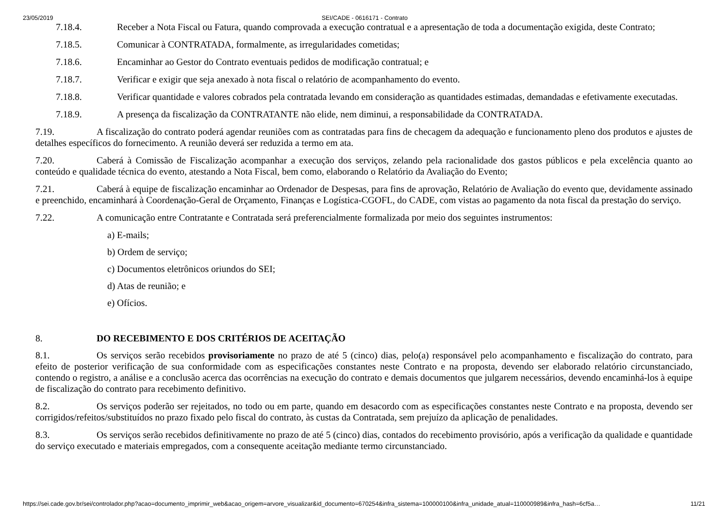23/05/2019 SEI/CADE - 0616171 - Contrato
7.18.4. Receber a Nota Fiscal ou Fatura, quando comprovada a execução contratual e a apresentação de toda a documentação exigida, deste Contrato;
7.18.5. Comunicar à CONTRATADA, formalmente, as irregularidades cometidas;
7.18.6. Encaminhar ao Gestor do Contrato eventuais pedidos de modificação contratual; e
7.18.7. Verificar e exigir que seja anexado à nota fiscal o relatório de acompanhamento do evento.
7.18.8. Verificar quantidade e valores cobrados pela contratada levando em consideração as quantidades estimadas, demandadas e efetivamente executadas.
7.18.9. A presença da fiscalização da CONTRATANTE não elide, nem diminui, a responsabilidade da CONTRATADA.
7.19. A fiscalização do contrato poderá agendar reuniões com as contratadas para fins de checagem da adequação e funcionamento pleno dos produtos e ajustes de detalhes específicos do fornecimento. A reunião deverá ser reduzida a termo em ata.
7.20. Caberá à Comissão de Fiscalização acompanhar a execução dos serviços, zelando pela racionalidade dos gastos públicos e pela excelência quanto ao conteúdo e qualidade técnica do evento, atestando a Nota Fiscal, bem como, elaborando o Relatório da Avaliação do Evento;
7.21. Caberá à equipe de fiscalização encaminhar ao Ordenador de Despesas, para fins de aprovação, Relatório de Avaliação do evento que, devidamente assinado e preenchido, encaminhará à Coordenação-Geral de Orçamento, Finanças e Logística-CGOFL, do CADE, com vistas ao pagamento da nota fiscal da prestação do serviço.
7.22. A comunicação entre Contratante e Contratada será preferencialmente formalizada por meio dos seguintes instrumentos:
a) E-mails;
b) Ordem de serviço;
c) Documentos eletrônicos oriundos do SEI;
d) Atas de reunião; e
e) Ofícios.
8. DO RECEBIMENTO E DOS CRITÉRIOS DE ACEITAÇÃO
8.1. Os serviços serão recebidos provisoriamente no prazo de até 5 (cinco) dias, pelo(a) responsável pelo acompanhamento e fiscalização do contrato, para efeito de posterior verificação de sua conformidade com as especificações constantes neste Contrato e na proposta, devendo ser elaborado relatório circunstanciado, contendo o registro, a análise e a conclusão acerca das ocorrências na execução do contrato e demais documentos que julgarem necessários, devendo encaminhá-los à equipe de fiscalização do contrato para recebimento definitivo.
8.2. Os serviços poderão ser rejeitados, no todo ou em parte, quando em desacordo com as especificações constantes neste Contrato e na proposta, devendo ser corrigidos/refeitos/substituídos no prazo fixado pelo fiscal do contrato, às custas da Contratada, sem prejuízo da aplicação de penalidades.
8.3. Os serviços serão recebidos definitivamente no prazo de até 5 (cinco) dias, contados do recebimento provisório, após a verificação da qualidade e quantidade do serviço executado e materiais empregados, com a consequente aceitação mediante termo circunstanciado.
https://sei.cade.gov.br/sei/controlador.php?acao=documento_imprimir_web&acao_origem=arvore_visualizar&id_documento=670254&infra_sistema=100000100&infra_unidade_atual=110000989&infra_hash=6cf5a… 11/21